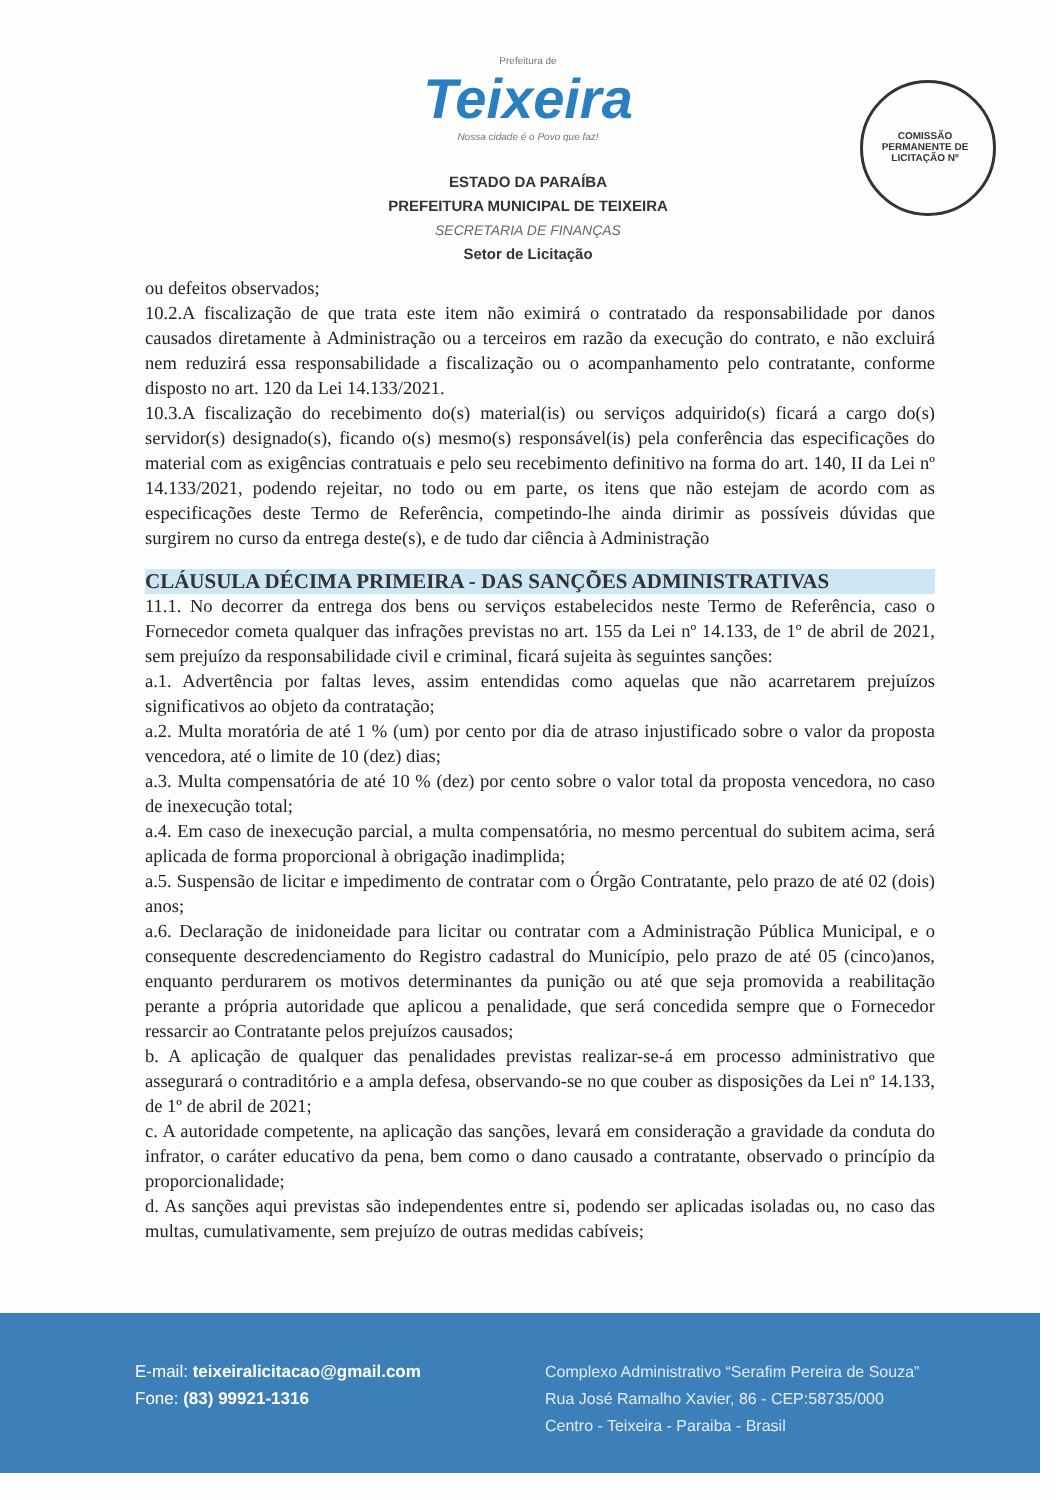Prefeitura de
Teixeira
Nossa cidade é o Povo que faz!
COMISSÃO PERMANENTE DE LICITAÇÃO Nº
ESTADO DA PARAÍBA
PREFEITURA MUNICIPAL DE TEIXEIRA
SECRETARIA DE FINANÇAS
Setor de Licitação
ou defeitos observados;
10.2.A fiscalização de que trata este item não eximirá o contratado da responsabilidade por danos causados diretamente à Administração ou a terceiros em razão da execução do contrato, e não excluirá nem reduzirá essa responsabilidade a fiscalização ou o acompanhamento pelo contratante, conforme disposto no art. 120 da Lei 14.133/2021.
10.3.A fiscalização do recebimento do(s) material(is) ou serviços adquirido(s) ficará a cargo do(s) servidor(s) designado(s), ficando o(s) mesmo(s) responsável(is) pela conferência das especificações do material com as exigências contratuais e pelo seu recebimento definitivo na forma do art. 140, II da Lei nº 14.133/2021, podendo rejeitar, no todo ou em parte, os itens que não estejam de acordo com as especificações deste Termo de Referência, competindo-lhe ainda dirimir as possíveis dúvidas que surgirem no curso da entrega deste(s), e de tudo dar ciência à Administração
CLÁUSULA DÉCIMA PRIMEIRA - DAS SANÇÕES ADMINISTRATIVAS
11.1. No decorrer da entrega dos bens ou serviços estabelecidos neste Termo de Referência, caso o Fornecedor cometa qualquer das infrações previstas no art. 155 da Lei nº 14.133, de 1º de abril de 2021, sem prejuízo da responsabilidade civil e criminal, ficará sujeita às seguintes sanções:
a.1. Advertência por faltas leves, assim entendidas como aquelas que não acarretarem prejuízos significativos ao objeto da contratação;
a.2. Multa moratória de até 1 % (um) por cento por dia de atraso injustificado sobre o valor da proposta vencedora, até o limite de 10 (dez) dias;
a.3. Multa compensatória de até 10 % (dez) por cento sobre o valor total da proposta vencedora, no caso de inexecução total;
a.4. Em caso de inexecução parcial, a multa compensatória, no mesmo percentual do subitem acima, será aplicada de forma proporcional à obrigação inadimplida;
a.5. Suspensão de licitar e impedimento de contratar com o Órgão Contratante, pelo prazo de até 02 (dois) anos;
a.6. Declaração de inidoneidade para licitar ou contratar com a Administração Pública Municipal, e o consequente descredenciamento do Registro cadastral do Município, pelo prazo de até 05 (cinco)anos, enquanto perdurarem os motivos determinantes da punição ou até que seja promovida a reabilitação perante a própria autoridade que aplicou a penalidade, que será concedida sempre que o Fornecedor ressarcir ao Contratante pelos prejuízos causados;
b. A aplicação de qualquer das penalidades previstas realizar-se-á em processo administrativo que assegurará o contraditório e a ampla defesa, observando-se no que couber as disposições da Lei nº 14.133, de 1º de abril de 2021;
c. A autoridade competente, na aplicação das sanções, levará em consideração a gravidade da conduta do infrator, o caráter educativo da pena, bem como o dano causado a contratante, observado o princípio da proporcionalidade;
d. As sanções aqui previstas são independentes entre si, podendo ser aplicadas isoladas ou, no caso das multas, cumulativamente, sem prejuízo de outras medidas cabíveis;
E-mail: teixeiralicitacao@gmail.com
Fone: (83) 99921-1316
Complexo Administrativo “Serafim Pereira de Souza”
Rua José Ramalho Xavier, 86 - CEP:58735/000
Centro - Teixeira - Paraiba - Brasil